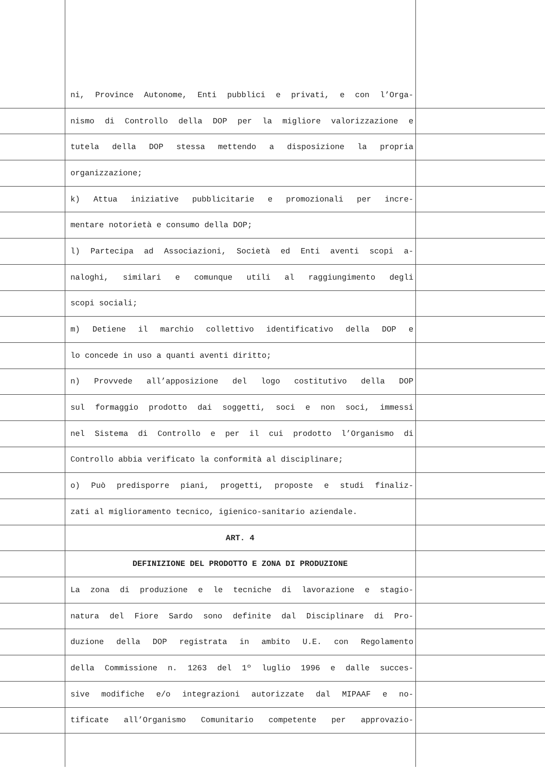ni, Province Autonome, Enti pubblici e privati, e con l’Orga-
nismo di Controllo della DOP per la migliore valorizzazione e
tutela della DOP stessa mettendo a disposizione la propria
organizzazione;
k) Attua iniziative pubblicitarie e promozionali per incre-
mentare notorietà e consumo della DOP;
l) Partecipa ad Associazioni, Società ed Enti aventi scopi a-
naloghi, similari e comunque utili al raggiungimento degli
scopi sociali;
m) Detiene il marchio collettivo identificativo della DOP e
lo concede in uso a quanti aventi diritto;
n) Provvede all’apposizione del logo costitutivo della DOP
sul formaggio prodotto dai soggetti, soci e non soci, immessi
nel Sistema di Controllo e per il cui prodotto l’Organismo di
Controllo abbia verificato la conformità al disciplinare;
o) Può predisporre piani, progetti, proposte e studi finaliz-
zati al miglioramento tecnico, igienico-sanitario aziendale.
ART. 4
DEFINIZIONE DEL PRODOTTO E ZONA DI PRODUZIONE
La zona di produzione e le tecniche di lavorazione e stagio-
natura del Fiore Sardo sono definite dal Disciplinare di Pro-
duzione della DOP registrata in ambito U.E. con Regolamento
della Commissione n. 1263 del 1º luglio 1996 e dalle succes-
sive modifiche e/o integrazioni autorizzate dal MIPAAF e no-
tificate all’Organismo Comunitario competente per approvazio-